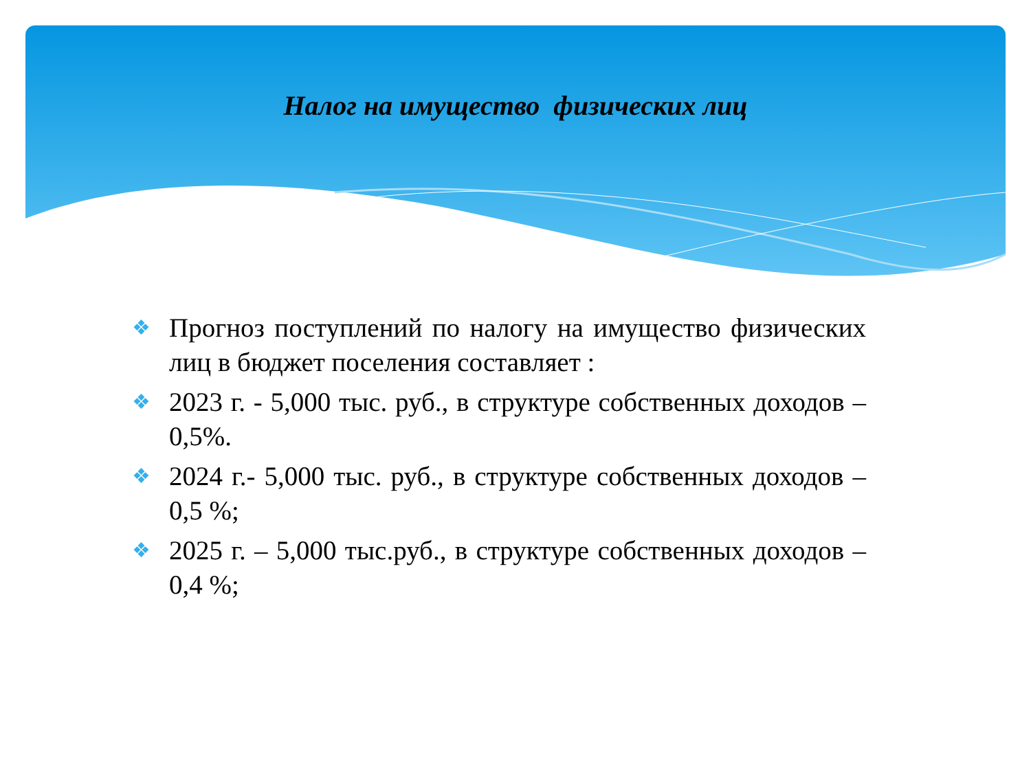Налог на имущество физических лиц
❖ Прогноз поступлений по налогу на имущество физических лиц в бюджет поселения составляет :
❖ 2023 г. - 5,000 тыс. руб., в структуре собственных доходов – 0,5%.
❖ 2024 г.- 5,000 тыс. руб., в структуре собственных доходов –0,5 %;
❖ 2025 г. – 5,000 тыс.руб., в структуре собственных доходов –0,4 %;